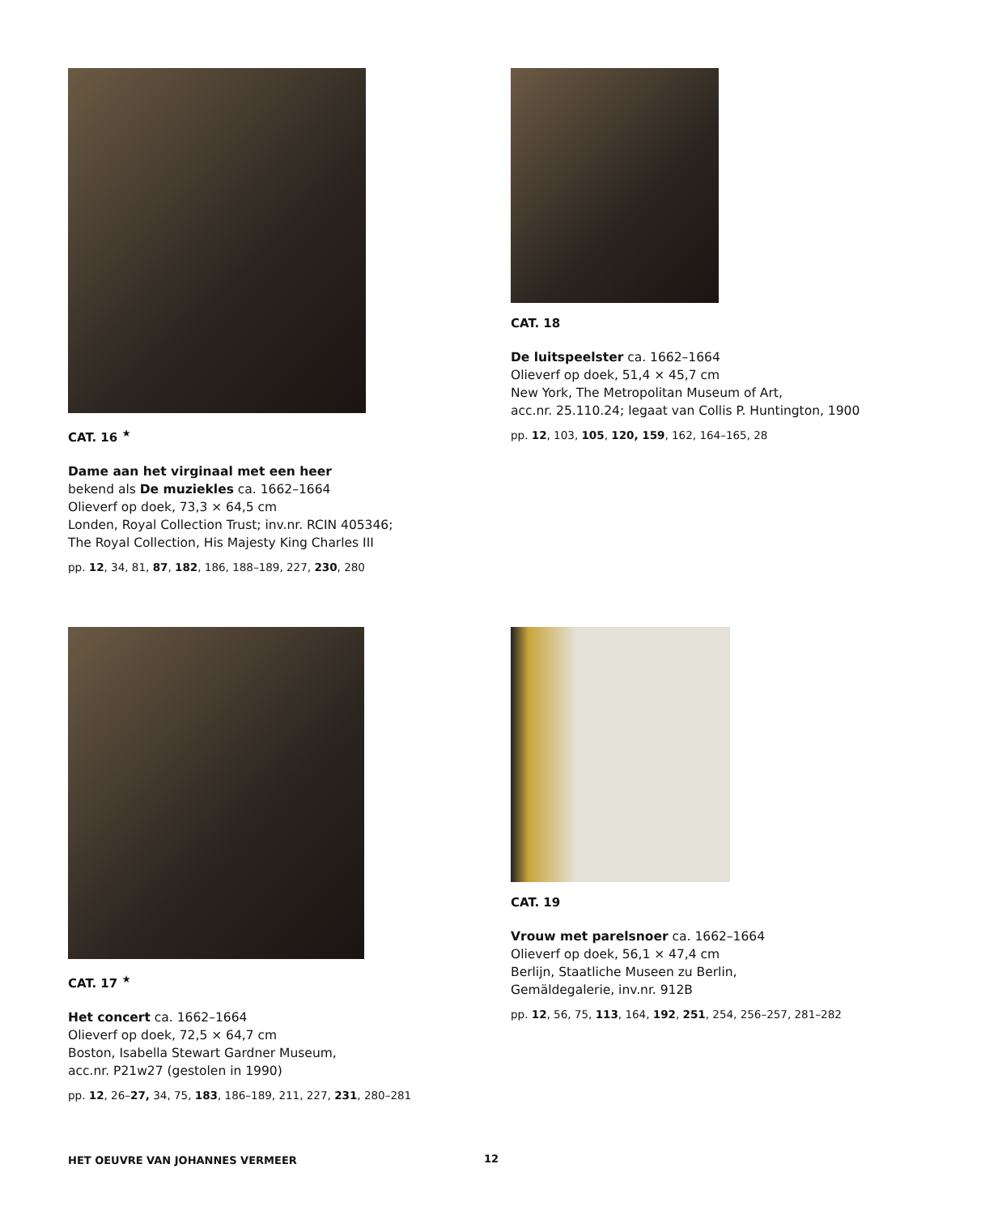CAT. 16 <sup>★</sup>
Dame aan het virginaal met een heer
bekend als De muziekles ca. 1662–1664
Olieverf op doek, 73,3 × 64,5 cm
Londen, Royal Collection Trust; inv.nr. RCIN 405346;
The Royal Collection, His Majesty King Charles III
pp. 12, 34, 81, 87, 182, 186, 188–189, 227, 230, 280
CAT. 18
De luitspeelster ca. 1662–1664
Olieverf op doek, 51,4 × 45,7 cm
New York, The Metropolitan Museum of Art,
acc.nr. 25.110.24; legaat van Collis P. Huntington, 1900
pp. 12, 103, 105, 120, 159, 162, 164–165, 28
CAT. 17 <sup>★</sup>
Het concert ca. 1662–1664
Olieverf op doek, 72,5 × 64,7 cm
Boston, Isabella Stewart Gardner Museum,
acc.nr. P21w27 (gestolen in 1990)
pp. 12, 26–27, 34, 75, 183, 186–189, 211, 227, 231, 280–281
CAT. 19
Vrouw met parelsnoer ca. 1662–1664
Olieverf op doek, 56,1 × 47,4 cm
Berlijn, Staatliche Museen zu Berlin,
Gemäldegalerie, inv.nr. 912B
pp. 12, 56, 75, 113, 164, 192, 251, 254, 256–257, 281–282
HET OEUVRE VAN JOHANNES VERMEER
12